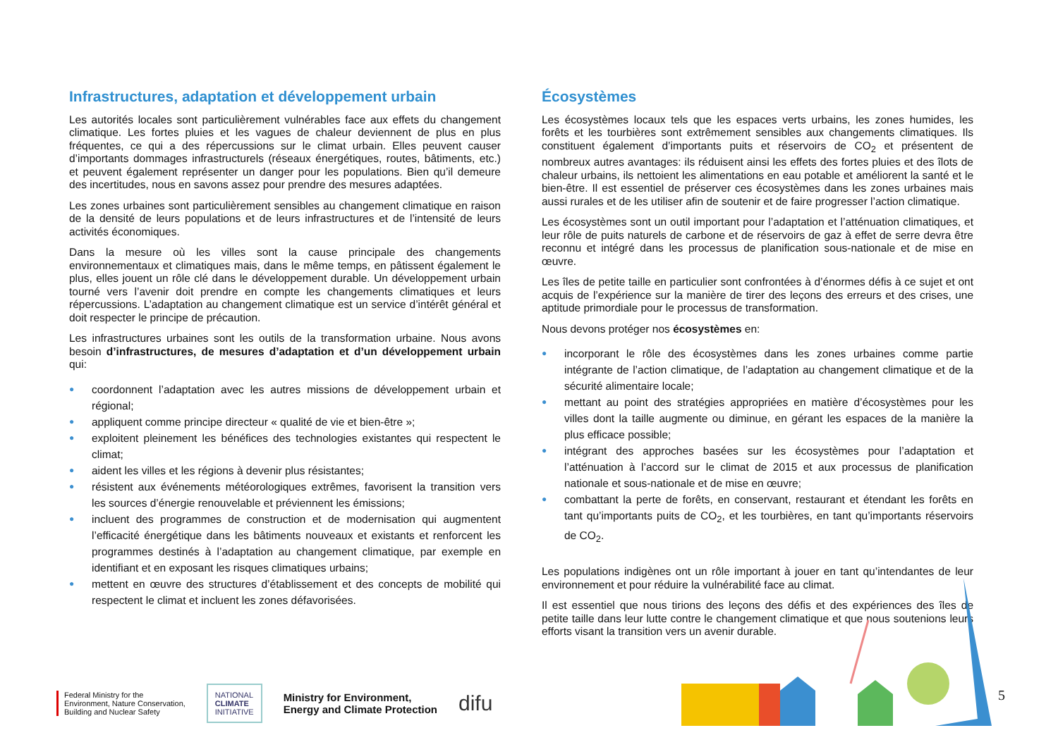Infrastructures, adaptation et développement urbain
Les autorités locales sont particulièrement vulnérables face aux effets du changement climatique. Les fortes pluies et les vagues de chaleur deviennent de plus en plus fréquentes, ce qui a des répercussions sur le climat urbain. Elles peuvent causer d’importants dommages infrastructurels (réseaux énergétiques, routes, bâtiments, etc.) et peuvent également représenter un danger pour les populations. Bien qu’il demeure des incertitudes, nous en savons assez pour prendre des mesures adaptées.
Les zones urbaines sont particulièrement sensibles au changement climatique en raison de la densité de leurs populations et de leurs infrastructures et de l’intensité de leurs activités économiques.
Dans la mesure où les villes sont la cause principale des changements environnementaux et climatiques mais, dans le même temps, en pâtissent également le plus, elles jouent un rôle clé dans le développement durable. Un développement urbain tourné vers l’avenir doit prendre en compte les changements climatiques et leurs répercussions. L’adaptation au changement climatique est un service d’intérêt général et doit respecter le principe de précaution.
Les infrastructures urbaines sont les outils de la transformation urbaine. Nous avons besoin d’infrastructures, de mesures d’adaptation et d’un développement urbain qui:
● coordonnent l’adaptation avec les autres missions de développement urbain et régional;
● appliquent comme principe directeur « qualité de vie et bien-être »;
● exploitent pleinement les bénéfices des technologies existantes qui respectent le climat;
● aident les villes et les régions à devenir plus résistantes;
● résistent aux événements météorologiques extrêmes, favorisent la transition vers les sources d’énergie renouvelable et préviennent les émissions;
● incluent des programmes de construction et de modernisation qui augmentent l’efficacité énergétique dans les bâtiments nouveaux et existants et renforcent les programmes destinés à l’adaptation au changement climatique, par exemple en identifiant et en exposant les risques climatiques urbains;
● mettent en œuvre des structures d’établissement et des concepts de mobilité qui respectent le climat et incluent les zones défavorisées.
Écosystèmes
Les écosystèmes locaux tels que les espaces verts urbains, les zones humides, les forêts et les tourbières sont extrêmement sensibles aux changements climatiques. Ils constituent également d’importants puits et réservoirs de CO<sub>2</sub> et présentent de nombreux autres avantages: ils réduisent ainsi les effets des fortes pluies et des îlots de chaleur urbains, ils nettoient les alimentations en eau potable et améliorent la santé et le bien-être. Il est essentiel de préserver ces écosystèmes dans les zones urbaines mais aussi rurales et de les utiliser afin de soutenir et de faire progresser l’action climatique.
Les écosystèmes sont un outil important pour l’adaptation et l’atténuation climatiques, et leur rôle de puits naturels de carbone et de réservoirs de gaz à effet de serre devra être reconnu et intégré dans les processus de planification sous-nationale et de mise en œuvre.
Les îles de petite taille en particulier sont confrontées à d’énormes défis à ce sujet et ont acquis de l’expérience sur la manière de tirer des leçons des erreurs et des crises, une aptitude primordiale pour le processus de transformation.
Nous devons protéger nos écosystèmes en:
● incorporant le rôle des écosystèmes dans les zones urbaines comme partie intégrante de l’action climatique, de l’adaptation au changement climatique et de la sécurité alimentaire locale;
● mettant au point des stratégies appropriées en matière d’écosystèmes pour les villes dont la taille augmente ou diminue, en gérant les espaces de la manière la plus efficace possible;
● intégrant des approches basées sur les écosystèmes pour l’adaptation et l’atténuation à l’accord sur le climat de 2015 et aux processus de planification nationale et sous-nationale et de mise en œuvre;
● combattant la perte de forêts, en conservant, restaurant et étendant les forêts en tant qu’importants puits de CO<sub>2</sub>, et les tourbières, en tant qu’importants réservoirs de CO<sub>2</sub>.
Les populations indigènes ont un rôle important à jouer en tant qu’intendantes de leur environnement et pour réduire la vulnérabilité face au climat.
Il est essentiel que nous tirions des leçons des défis et des expériences des îles de petite taille dans leur lutte contre le changement climatique et que nous soutenions leurs efforts visant la transition vers un avenir durable.
Federal Ministry for the
Environment, Nature Conservation,
Building and Nuclear Safety
NATIONAL
CLIMATE
INITIATIVE
Ministry for Environment,
Energy and Climate Protection
difu
5